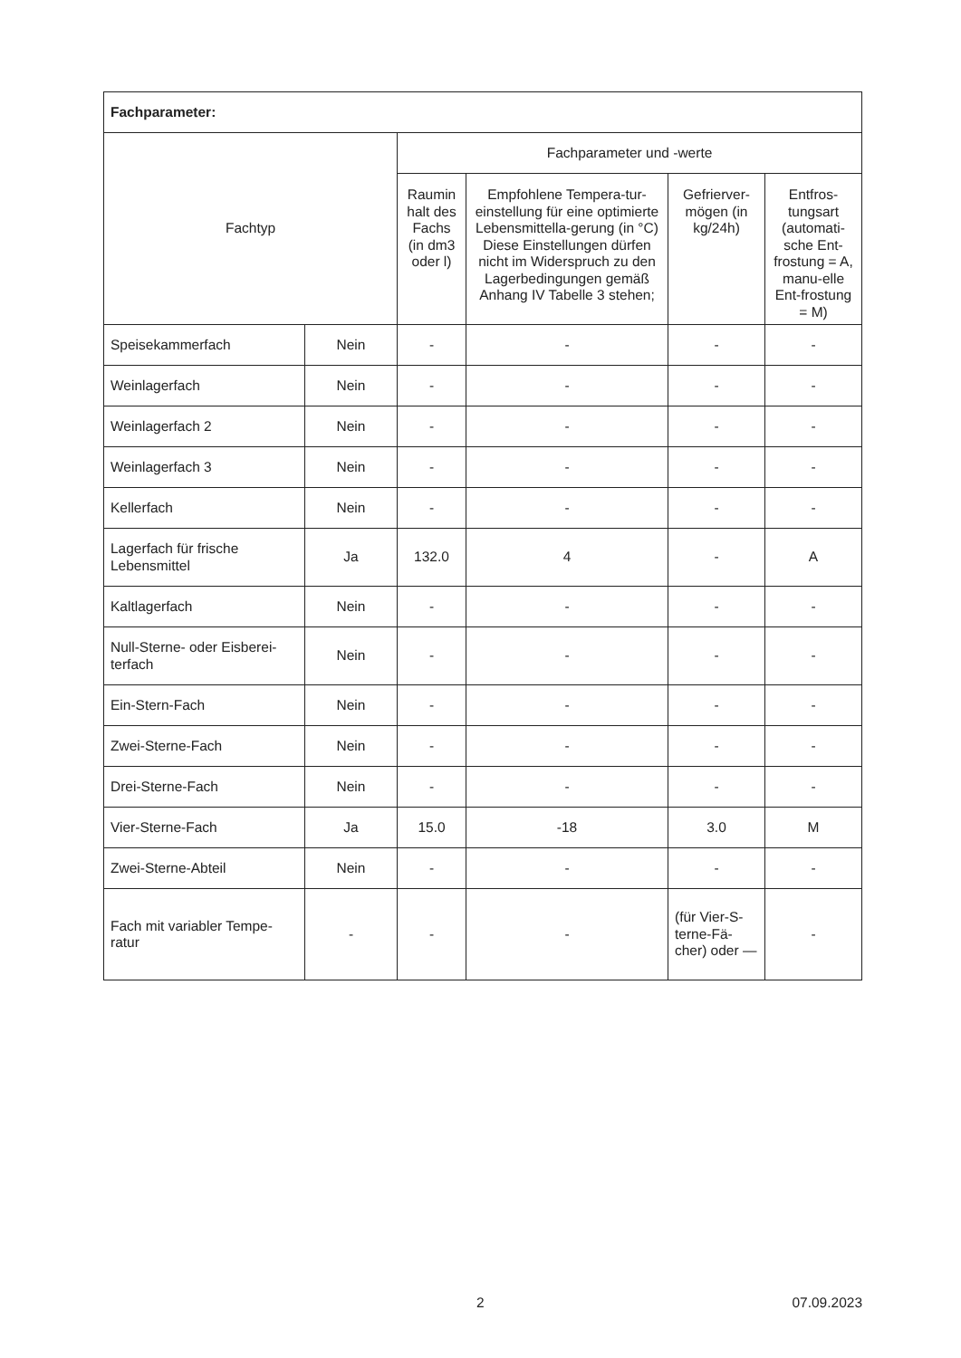| Fachparameter: | | | | | |
| --- | --- | --- | --- | --- | --- |
| Fachtyp | | Fachparameter und -werte | | | |
| | | Raumin halt des Fachs (in dm3 oder l) | Empfohlene Tempera-tur-einstellung für eine optimierte Lebensmittella-gerung (in °C) Diese Einstellungen dürfen nicht im Widerspruch zu den Lagerbedingungen gemäß Anhang IV Tabelle 3 stehen; | Gefrierver-mögen (in kg/24h) | Entfros-tungsart (automati-sche Ent-frostung = A, manu-elle Ent-frostung = M) |
| Speisekammerfach | Nein | - | - | - | - |
| Weinlagerfach | Nein | - | - | - | - |
| Weinlagerfach 2 | Nein | - | - | - | - |
| Weinlagerfach 3 | Nein | - | - | - | - |
| Kellerfach | Nein | - | - | - | - |
| Lagerfach für frische Lebensmittel | Ja | 132.0 | 4 | - | A |
| Kaltlagerfach | Nein | - | - | - | - |
| Null-Sterne- oder Eisberei-terfach | Nein | - | - | - | - |
| Ein-Stern-Fach | Nein | - | - | - | - |
| Zwei-Sterne-Fach | Nein | - | - | - | - |
| Drei-Sterne-Fach | Nein | - | - | - | - |
| Vier-Sterne-Fach | Ja | 15.0 | -18 | 3.0 | M |
| Zwei-Sterne-Abteil | Nein | - | - | - | - |
| Fach mit variabler Tempe-ratur | - | - | - | (für Vier-S-terne-Fä-cher) oder — | - |
2 07.09.2023